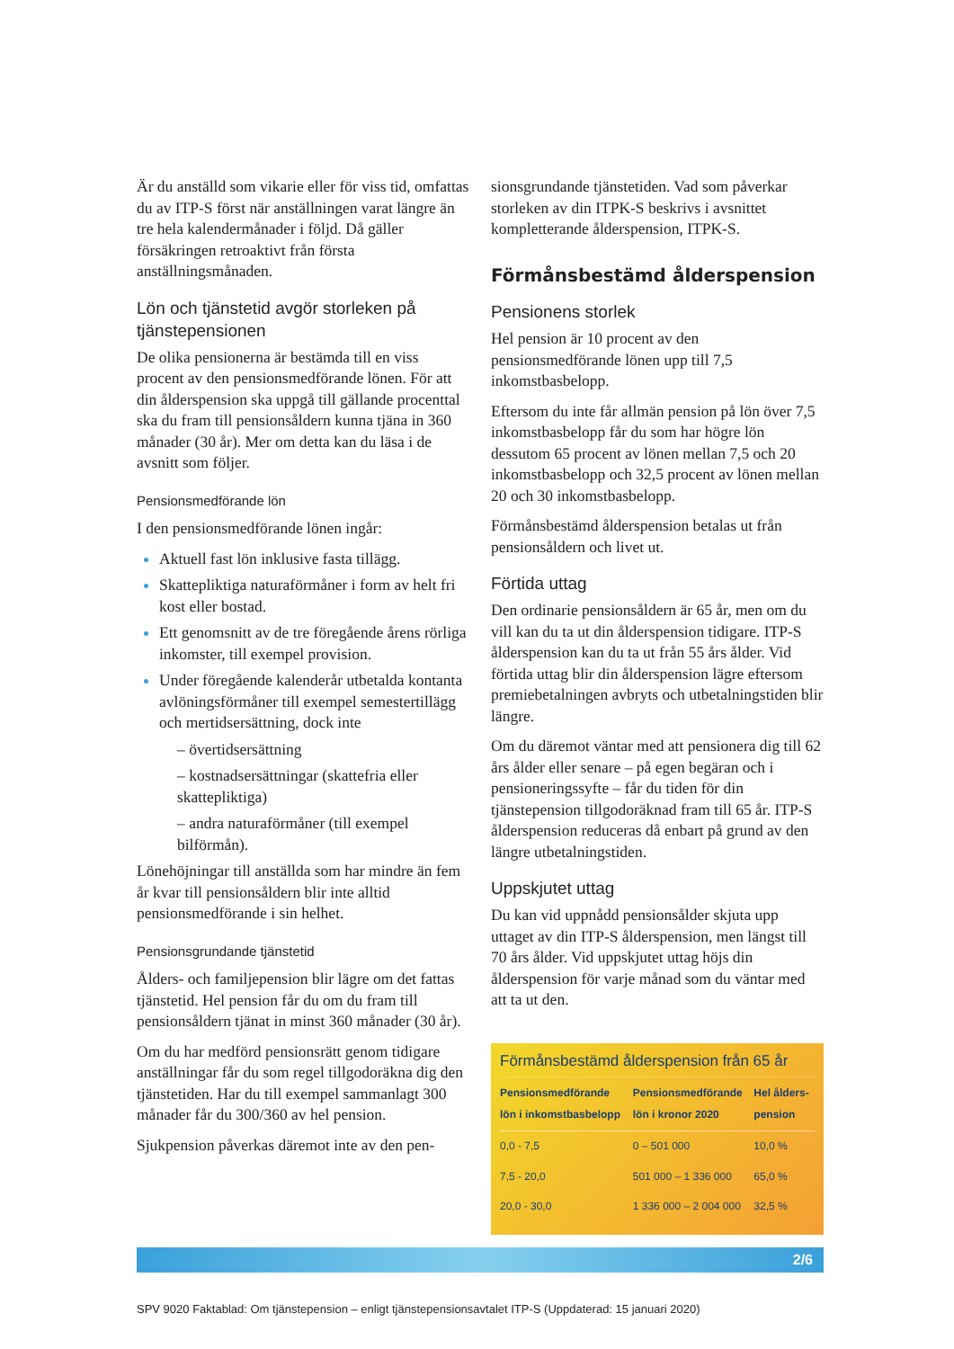Är du anställd som vikarie eller för viss tid, omfattas du av ITP-S först när anställningen varat längre än tre hela kalendermånader i följd. Då gäller försäkringen retroaktivt från första anställningsmånaden.
Lön och tjänstetid avgör storleken på tjänstepensionen
De olika pensionerna är bestämda till en viss procent av den pensionsmedförande lönen. För att din ålderspension ska uppgå till gällande procenttal ska du fram till pensionsåldern kunna tjäna in 360 månader (30 år). Mer om detta kan du läsa i de avsnitt som följer.
Pensionsmedförande lön
I den pensionsmedförande lönen ingår:
Aktuell fast lön inklusive fasta tillägg.
Skattepliktiga naturaförmåner i form av helt fri kost eller bostad.
Ett genomsnitt av de tre föregående årens rörliga inkomster, till exempel provision.
Under föregående kalenderår utbetalda kontanta avlöningsförmåner till exempel semestertillägg och mertidsersättning, dock inte
– övertidsersättning
– kostnadsersättningar (skattefria eller skattepliktiga)
– andra naturaförmåner (till exempel bilförmån).
Lönehöjningar till anställda som har mindre än fem år kvar till pensionsåldern blir inte alltid pensionsmedförande i sin helhet.
Pensionsgrundande tjänstetid
Ålders- och familjepension blir lägre om det fattas tjänstetid. Hel pension får du om du fram till pensionsåldern tjänat in minst 360 månader (30 år).
Om du har medförd pensionsrätt genom tidigare anställningar får du som regel tillgodoräkna dig den tjänstetiden. Har du till exempel sammanlagt 300 månader får du 300/360 av hel pension.
Sjukpension påverkas däremot inte av den pen-
sionsgrundande tjänstetiden. Vad som påverkar storleken av din ITPK-S beskrivs i avsnittet kompletterande ålderspension, ITPK-S.
Förmånsbestämd ålderspension
Pensionens storlek
Hel pension är 10 procent av den pensionsmedförande lönen upp till 7,5 inkomstbasbelopp.
Eftersom du inte får allmän pension på lön över 7,5 inkomstbasbelopp får du som har högre lön dessutom 65 procent av lönen mellan 7,5 och 20 inkomstbasbelopp och 32,5 procent av lönen mellan 20 och 30 inkomstbasbelopp.
Förmånsbestämd ålderspension betalas ut från pensionsåldern och livet ut.
Förtida uttag
Den ordinarie pensionsåldern är 65 år, men om du vill kan du ta ut din ålderspension tidigare. ITP-S ålderspension kan du ta ut från 55 års ålder. Vid förtida uttag blir din ålderspension lägre eftersom premiebetalningen avbryts och utbetalningstiden blir längre.
Om du däremot väntar med att pensionera dig till 62 års ålder eller senare – på egen begäran och i pensioneringssyfte – får du tiden för din tjänstepension tillgodoräknad fram till 65 år. ITP-S ålderspension reduceras då enbart på grund av den längre utbetalningstiden.
Uppskjutet uttag
Du kan vid uppnådd pensionsålder skjuta upp uttaget av din ITP-S ålderspension, men längst till 70 års ålder. Vid uppskjutet uttag höjs din ålderspension för varje månad som du väntar med att ta ut den.
Förmånsbestämd ålderspension från 65 år
| Pensionsmedförande lön i inkomstbasbelopp | Pensionsmedförande lön i kronor 2020 | Hel ålders- pension |
| --- | --- | --- |
| 0,0 - 7,5 | 0 – 501 000 | 10,0 % |
| 7,5 - 20,0 | 501 000 – 1 336 000 | 65,0 % |
| 20,0 - 30,0 | 1 336 000 – 2 004 000 | 32,5 % |
2/6
SPV 9020 Faktablad: Om tjänstepension – enligt tjänstepensionsavtalet ITP-S (Uppdaterad: 15 januari 2020)